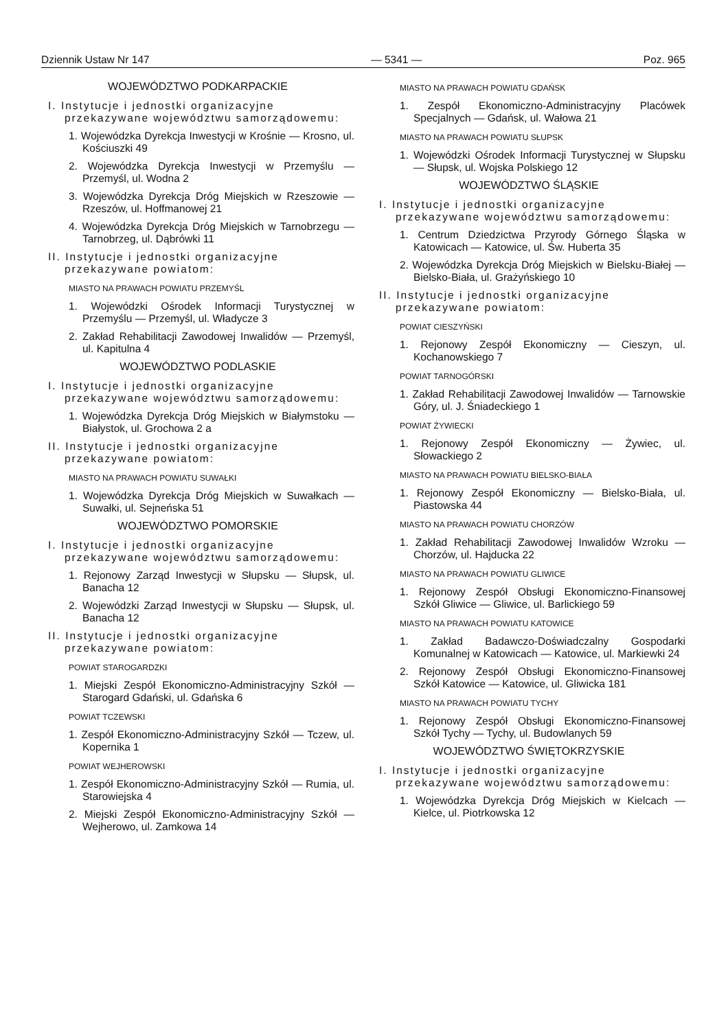Dziennik Ustaw Nr 147 — 5341 — Poz. 965
WOJEWÓDZTWO PODKARPACKIE
I. Instytucje i jednostki organizacyjne przekazywane województwu samorządowemu:
1. Wojewódzka Dyrekcja Inwestycji w Krośnie — Krosno, ul. Kościuszki 49
2. Wojewódzka Dyrekcja Inwestycji w Przemyślu — Przemyśl, ul. Wodna 2
3. Wojewódzka Dyrekcja Dróg Miejskich w Rzeszowie — Rzeszów, ul. Hoffmanowej 21
4. Wojewódzka Dyrekcja Dróg Miejskich w Tarnobrzegu — Tarnobrzeg, ul. Dąbrówki 11
II. Instytucje i jednostki organizacyjne przekazywane powiatom:
MIASTO NA PRAWACH POWIATU PRZEMYŚL
1. Wojewódzki Ośrodek Informacji Turystycznej w Przemyślu — Przemyśl, ul. Władycze 3
2. Zakład Rehabilitacji Zawodowej Inwalidów — Przemyśl, ul. Kapitulna 4
WOJEWÓDZTWO PODLASKIE
I. Instytucje i jednostki organizacyjne przekazywane województwu samorządowemu:
1. Wojewódzka Dyrekcja Dróg Miejskich w Białymstoku — Białystok, ul. Grochowa 2 a
II. Instytucje i jednostki organizacyjne przekazywane powiatom:
MIASTO NA PRAWACH POWIATU SUWAŁKI
1. Wojewódzka Dyrekcja Dróg Miejskich w Suwałkach — Suwałki, ul. Sejneńska 51
WOJEWÓDZTWO POMORSKIE
I. Instytucje i jednostki organizacyjne przekazywane województwu samorządowemu:
1. Rejonowy Zarząd Inwestycji w Słupsku — Słupsk, ul. Banacha 12
2. Wojewódzki Zarząd Inwestycji w Słupsku — Słupsk, ul. Banacha 12
II. Instytucje i jednostki organizacyjne przekazywane powiatom:
POWIAT STAROGARDZKI
1. Miejski Zespół Ekonomiczno-Administracyjny Szkół — Starogard Gdański, ul. Gdańska 6
POWIAT TCZEWSKI
1. Zespół Ekonomiczno-Administracyjny Szkół — Tczew, ul. Kopernika 1
POWIAT WEJHEROWSKI
1. Zespół Ekonomiczno-Administracyjny Szkół — Rumia, ul. Starowiejska 4
2. Miejski Zespół Ekonomiczno-Administracyjny Szkół — Wejherowo, ul. Zamkowa 14
MIASTO NA PRAWACH POWIATU GDAŃSK
1. Zespół Ekonomiczno-Administracyjny Placówek Specjalnych — Gdańsk, ul. Wałowa 21
MIASTO NA PRAWACH POWIATU SŁUPSK
1. Wojewódzki Ośrodek Informacji Turystycznej w Słupsku — Słupsk, ul. Wojska Polskiego 12
WOJEWÓDZTWO ŚLĄSKIE
I. Instytucje i jednostki organizacyjne przekazywane województwu samorządowemu:
1. Centrum Dziedzictwa Przyrody Górnego Śląska w Katowicach — Katowice, ul. Św. Huberta 35
2. Wojewódzka Dyrekcja Dróg Miejskich w Bielsku-Białej — Bielsko-Biała, ul. Grażyńskiego 10
II. Instytucje i jednostki organizacyjne przekazywane powiatom:
POWIAT CIESZYŃSKI
1. Rejonowy Zespół Ekonomiczny — Cieszyn, ul. Kochanowskiego 7
POWIAT TARNOGÓRSKI
1. Zakład Rehabilitacji Zawodowej Inwalidów — Tarnowskie Góry, ul. J. Śniadeckiego 1
POWIAT ŻYWIECKI
1. Rejonowy Zespół Ekonomiczny — Żywiec, ul. Słowackiego 2
MIASTO NA PRAWACH POWIATU BIELSKO-BIAŁA
1. Rejonowy Zespół Ekonomiczny — Bielsko-Biała, ul. Piastowska 44
MIASTO NA PRAWACH POWIATU CHORZÓW
1. Zakład Rehabilitacji Zawodowej Inwalidów Wzroku — Chorzów, ul. Hajducka 22
MIASTO NA PRAWACH POWIATU GLIWICE
1. Rejonowy Zespół Obsługi Ekonomiczno-Finansowej Szkół Gliwice — Gliwice, ul. Barlickiego 59
MIASTO NA PRAWACH POWIATU KATOWICE
1. Zakład Badawczo-Doświadczalny Gospodarki Komunalnej w Katowicach — Katowice, ul. Markiewki 24
2. Rejonowy Zespół Obsługi Ekonomiczno-Finansowej Szkół Katowice — Katowice, ul. Gliwicka 181
MIASTO NA PRAWACH POWIATU TYCHY
1. Rejonowy Zespół Obsługi Ekonomiczno-Finansowej Szkół Tychy — Tychy, ul. Budowlanych 59
WOJEWÓDZTWO ŚWIĘTOKRZYSKIE
I. Instytucje i jednostki organizacyjne przekazywane województwu samorządowemu:
1. Wojewódzka Dyrekcja Dróg Miejskich w Kielcach — Kielce, ul. Piotrkowska 12